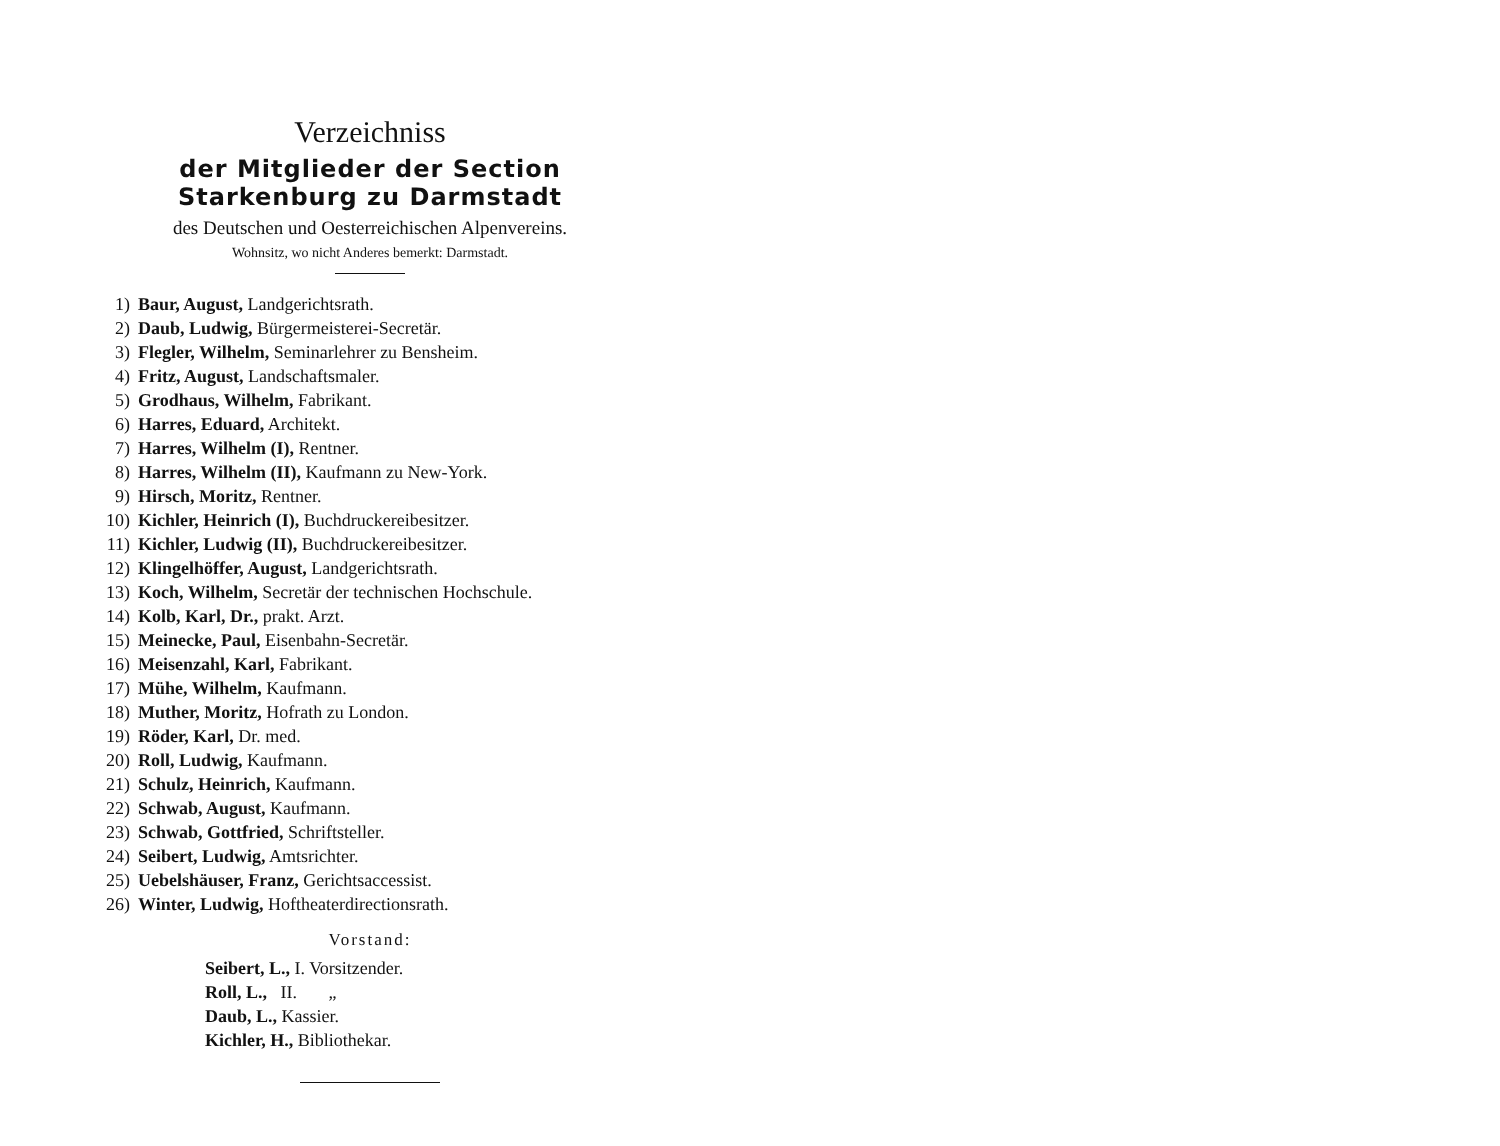Verzeichniss
der Mitglieder der Section Starkenburg zu Darmstadt
des Deutschen und Oesterreichischen Alpenvereins.
Wohnsitz, wo nicht Anderes bemerkt: Darmstadt.
1) Baur, August, Landgerichtsrath.
2) Daub, Ludwig, Bürgermeisterei-Secretär.
3) Flegler, Wilhelm, Seminarlehrer zu Bensheim.
4) Fritz, August, Landschaftsmaler.
5) Grodhaus, Wilhelm, Fabrikant.
6) Harres, Eduard, Architekt.
7) Harres, Wilhelm (I), Rentner.
8) Harres, Wilhelm (II), Kaufmann zu New-York.
9) Hirsch, Moritz, Rentner.
10) Kichler, Heinrich (I), Buchdruckereibesitzer.
11) Kichler, Ludwig (II), Buchdruckereibesitzer.
12) Klingelhöffer, August, Landgerichtsrath.
13) Koch, Wilhelm, Secretär der technischen Hochschule.
14) Kolb, Karl, Dr., prakt. Arzt.
15) Meinecke, Paul, Eisenbahn-Secretär.
16) Meisenzahl, Karl, Fabrikant.
17) Mühe, Wilhelm, Kaufmann.
18) Muther, Moritz, Hofrath zu London.
19) Röder, Karl, Dr. med.
20) Roll, Ludwig, Kaufmann.
21) Schulz, Heinrich, Kaufmann.
22) Schwab, August, Kaufmann.
23) Schwab, Gottfried, Schriftsteller.
24) Seibert, Ludwig, Amtsrichter.
25) Uebelshäuser, Franz, Gerichtsaccessist.
26) Winter, Ludwig, Hoftheaterdirectionsrath.
Vorstand:
Seibert, L., I. Vorsitzender.
Roll, L., II. „
Daub, L., Kassier.
Kichler, H., Bibliothekar.